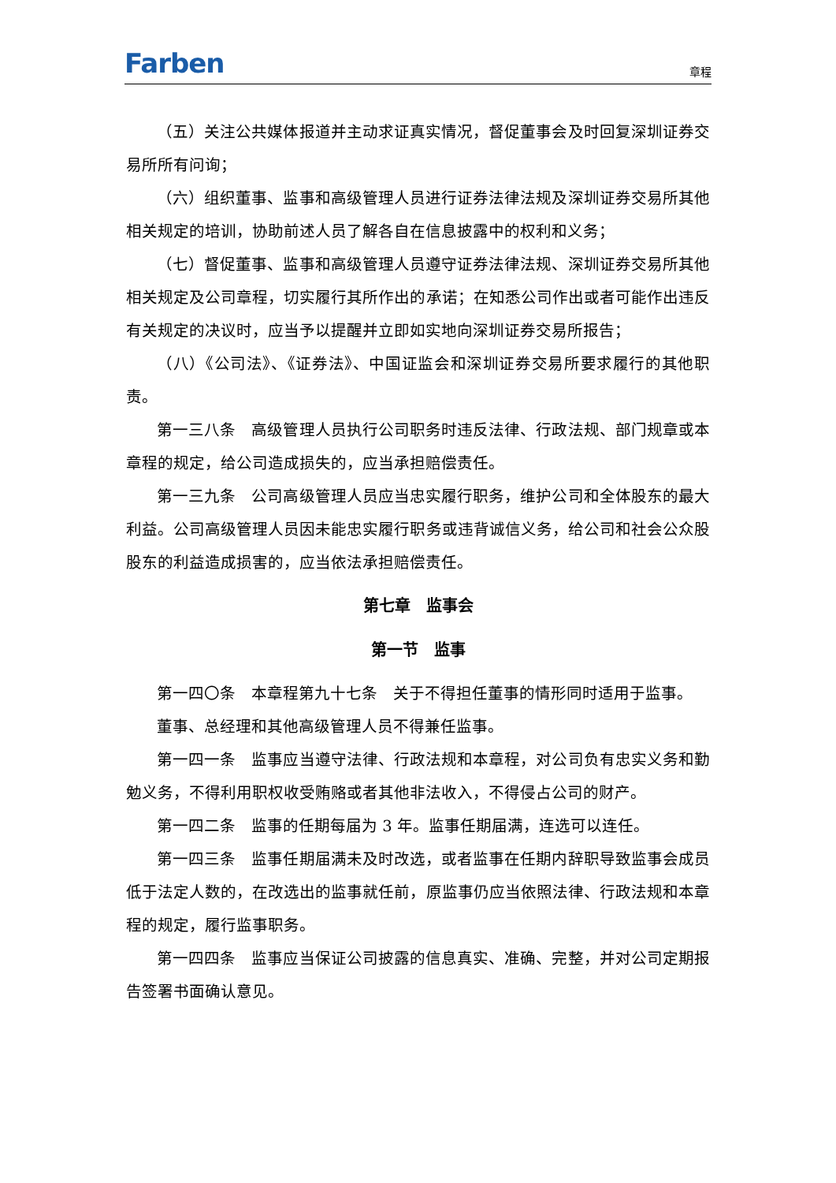Farben 章程
（五）关注公共媒体报道并主动求证真实情况，督促董事会及时回复深圳证券交易所所有问询；
（六）组织董事、监事和高级管理人员进行证券法律法规及深圳证券交易所其他相关规定的培训，协助前述人员了解各自在信息披露中的权利和义务；
（七）督促董事、监事和高级管理人员遵守证券法律法规、深圳证券交易所其他相关规定及公司章程，切实履行其所作出的承诺；在知悉公司作出或者可能作出违反有关规定的决议时，应当予以提醒并立即如实地向深圳证券交易所报告；
（八）《公司法》、《证券法》、中国证监会和深圳证券交易所要求履行的其他职责。
第一三八条　高级管理人员执行公司职务时违反法律、行政法规、部门规章或本章程的规定，给公司造成损失的，应当承担赔偿责任。
第一三九条　公司高级管理人员应当忠实履行职务，维护公司和全体股东的最大利益。公司高级管理人员因未能忠实履行职务或违背诚信义务，给公司和社会公众股股东的利益造成损害的，应当依法承担赔偿责任。
第七章　监事会
第一节　监事
第一四〇条　本章程第九十七条　关于不得担任董事的情形同时适用于监事。
董事、总经理和其他高级管理人员不得兼任监事。
第一四一条　监事应当遵守法律、行政法规和本章程，对公司负有忠实义务和勤勉义务，不得利用职权收受贿赂或者其他非法收入，不得侵占公司的财产。
第一四二条　监事的任期每届为 3 年。监事任期届满，连选可以连任。
第一四三条　监事任期届满未及时改选，或者监事在任期内辞职导致监事会成员低于法定人数的，在改选出的监事就任前，原监事仍应当依照法律、行政法规和本章程的规定，履行监事职务。
第一四四条　监事应当保证公司披露的信息真实、准确、完整，并对公司定期报告签署书面确认意见。